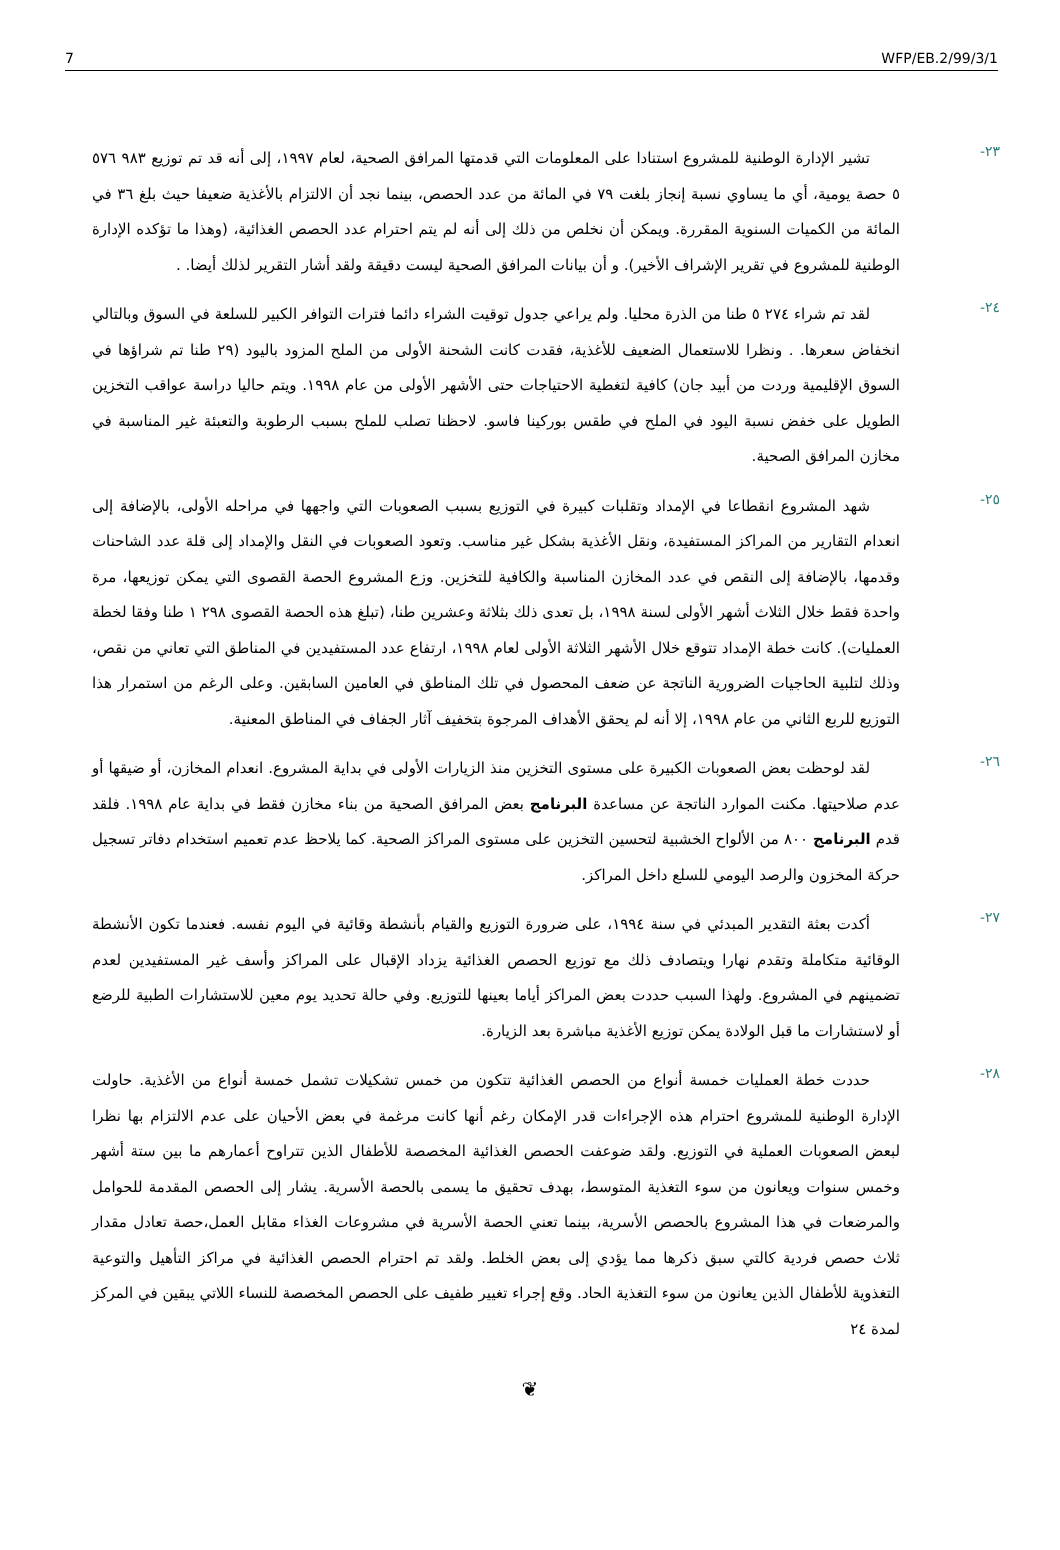7 WFP/EB.2/99/3/1
٢٣-
تشير الإدارة الوطنية للمشروع استنادا على المعلومات التي قدمتها المرافق الصحية، لعام ١٩٩٧، إلى أنه قد تم توزيع ٩٨٣ ٥٧٦ ٥ حصة يومية، أي ما يساوي نسبة إنجاز بلغت ٧٩ في المائة من عدد الحصص، بينما نجد أن الالتزام بالأغذية ضعيفا حيث بلغ ٣٦ في المائة من الكميات السنوية المقررة. ويمكن أن نخلص من ذلك إلى أنه لم يتم احترام عدد الحصص الغذائية، (وهذا ما تؤكده الإدارة الوطنية للمشروع في تقرير الإشراف الأخير). و أن بيانات المرافق الصحية ليست دقيقة ولقد أشار التقرير لذلك أيضا. .
٢٤-
لقد تم شراء ٢٧٤ ٥ طنا من الذرة محليا. ولم يراعي جدول توقيت الشراء دائما فترات التوافر الكبير للسلعة في السوق وبالتالي انخفاض سعرها. . ونظرا للاستعمال الضعيف للأغذية، فقدت كانت الشحنة الأولى من الملح المزود باليود (٢٩ طنا تم شراؤها في السوق الإقليمية وردت من أبيد جان) كافية لتغطية الاحتياجات حتى الأشهر الأولى من عام ١٩٩٨. ويتم حاليا دراسة عواقب التخزين الطويل على خفض نسبة اليود في الملح في طقس بوركينا فاسو. لاحظنا تصلب للملح بسبب الرطوبة والتعبئة غير المناسبة في مخازن المرافق الصحية.
٢٥-
شهد المشروع انقطاعا في الإمداد وتقلبات كبيرة في التوزيع بسبب الصعوبات التي واجهها في مراحله الأولى، بالإضافة إلى انعدام التقارير من المراكز المستفيدة، ونقل الأغذية بشكل غير مناسب. وتعود الصعوبات في النقل والإمداد إلى قلة عدد الشاحنات وقدمها، بالإضافة إلى النقص في عدد المخازن المناسبة والكافية للتخزين. وزع المشروع الحصة القصوى التي يمكن توزيعها، مرة واحدة فقط خلال الثلاث أشهر الأولى لسنة ١٩٩٨، بل تعدى ذلك بثلاثة وعشرين طنا، (تبلغ هذه الحصة القصوى ٢٩٨ ١ طنا وفقا لخطة العمليات). كانت خطة الإمداد تتوقع خلال الأشهر الثلاثة الأولى لعام ١٩٩٨، ارتفاع عدد المستفيدين في المناطق التي تعاني من نقص، وذلك لتلبية الحاجيات الضرورية الناتجة عن ضعف المحصول في تلك المناطق في العامين السابقين. وعلى الرغم من استمرار هذا التوزيع للربع الثاني من عام ١٩٩٨، إلا أنه لم يحقق الأهداف المرجوة بتخفيف آثار الجفاف في المناطق المعنية.
٢٦-
لقد لوحظت بعض الصعوبات الكبيرة على مستوى التخزين منذ الزيارات الأولى في بداية المشروع. انعدام المخازن، أو ضيقها أو عدم صلاحيتها. مكنت الموارد الناتجة عن مساعدة البرنامج بعض المرافق الصحية من بناء مخازن فقط في بداية عام ١٩٩٨. فلقد قدم البرنامج ٨٠٠ من الألواح الخشبية لتحسين التخزين على مستوى المراكز الصحية. كما يلاحظ عدم تعميم استخدام دفاتر تسجيل حركة المخزون والرصد اليومي للسلع داخل المراكز.
٢٧-
أكدت بعثة التقدير المبدئي في سنة ١٩٩٤، على ضرورة التوزيع والقيام بأنشطة وقائية في اليوم نفسه. فعندما تكون الأنشطة الوقائية متكاملة وتقدم نهارا ويتصادف ذلك مع توزيع الحصص الغذائية يزداد الإقبال على المراكز وأسف غير المستفيدين لعدم تضمينهم في المشروع. ولهذا السبب حددت بعض المراكز أياما بعينها للتوزيع. وفي حالة تحديد يوم معين للاستشارات الطبية للرضع أو لاستشارات ما قبل الولادة يمكن توزيع الأغذية مباشرة بعد الزيارة.
٢٨-
حددت خطة العمليات خمسة أنواع من الحصص الغذائية تتكون من خمس تشكيلات تشمل خمسة أنواع من الأغذية. حاولت الإدارة الوطنية للمشروع احترام هذه الإجراءات قدر الإمكان رغم أنها كانت مرغمة في بعض الأحيان على عدم الالتزام بها نظرا لبعض الصعوبات العملية في التوزيع. ولقد ضوعفت الحصص الغذائية المخصصة للأطفال الذين تتراوح أعمارهم ما بين ستة أشهر وخمس سنوات ويعانون من سوء التغذية المتوسط، بهدف تحقيق ما يسمى بالحصة الأسرية. يشار إلى الحصص المقدمة للحوامل والمرضعات في هذا المشروع بالحصص الأسرية، بينما تعني الحصة الأسرية في مشروعات الغذاء مقابل العمل،حصة تعادل مقدار ثلاث حصص فردية كالتي سبق ذكرها مما يؤدي إلى بعض الخلط. ولقد تم احترام الحصص الغذائية في مراكز التأهيل والتوعية التغذوية للأطفال الذين يعانون من سوء التغذية الحاد. وقع إجراء تغيير طفيف على الحصص المخصصة للنساء اللاتي يبقين في المركز لمدة ٢٤
❦